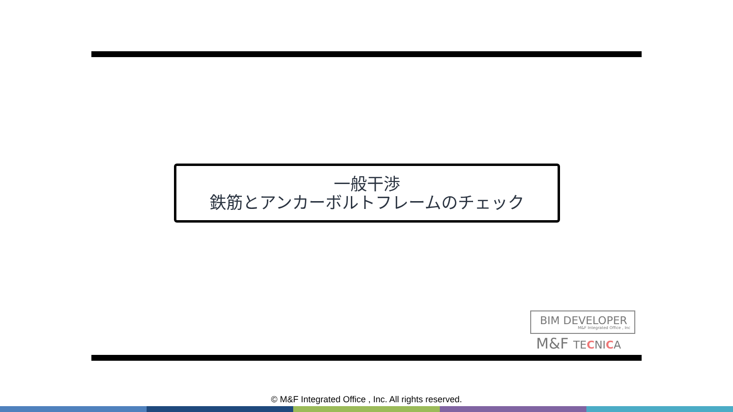一般干渉
鉄筋とアンカーボルトフレームのチェック
BIM DEVELOPER
M&F Integrated Office , Inc
M&F TECNICA
© M&F Integrated Office , Inc. All rights reserved.